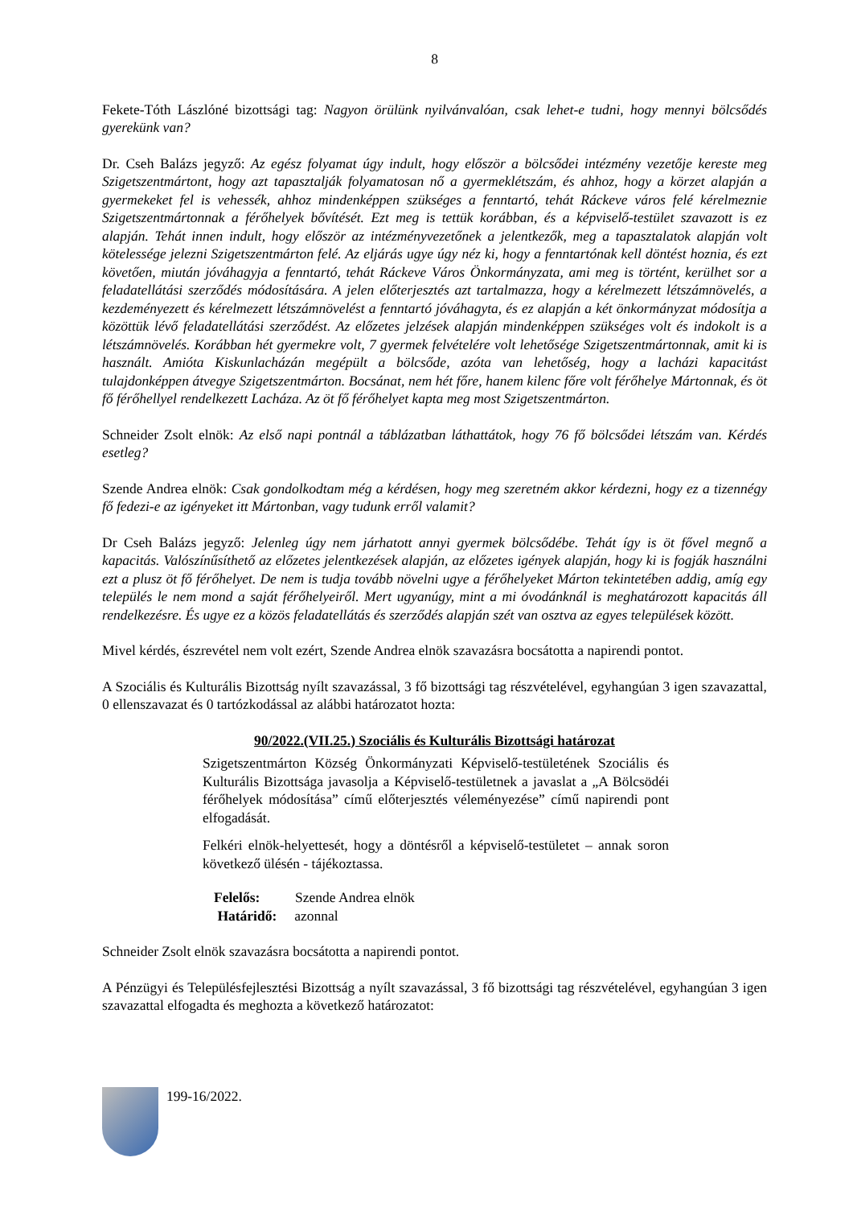8
Fekete-Tóth Lászlóné bizottsági tag: Nagyon örülünk nyilvánvalóan, csak lehet-e tudni, hogy mennyi bölcsődés gyerekünk van?
Dr. Cseh Balázs jegyző: Az egész folyamat úgy indult, hogy először a bölcsődei intézmény vezetője kereste meg Szigetszentmártont, hogy azt tapasztalják folyamatosan nő a gyermeklétszám, és ahhoz, hogy a körzet alapján a gyermekeket fel is vehessék, ahhoz mindenképpen szükséges a fenntartó, tehát Ráckeve város felé kérelmeznie Szigetszentmártonnak a férőhelyek bővítését. Ezt meg is tettük korábban, és a képviselő-testület szavazott is ez alapján. Tehát innen indult, hogy először az intézményvezetőnek a jelentkezők, meg a tapasztalatok alapján volt kötelessége jelezni Szigetszentmárton felé. Az eljárás ugye úgy néz ki, hogy a fenntartónak kell döntést hoznia, és ezt követően, miután jóváhagyja a fenntartó, tehát Ráckeve Város Önkormányzata, ami meg is történt, kerülhet sor a feladatellátási szerződés módosítására. A jelen előterjesztés azt tartalmazza, hogy a kérelmezett létszámnövelés, a kezdeményezett és kérelmezett létszámnövelést a fenntartó jóváhagyta, és ez alapján a két önkormányzat módosítja a közöttük lévő feladatellátási szerződést. Az előzetes jelzések alapján mindenképpen szükséges volt és indokolt is a létszámnövelés. Korábban hét gyermekre volt, 7 gyermek felvételére volt lehetősége Szigetszentmártonnak, amit ki is használt. Amióta Kiskunlacházán megépült a bölcsőde, azóta van lehetőség, hogy a lacházi kapacitást tulajdonképpen átvegye Szigetszentmárton. Bocsánat, nem hét főre, hanem kilenc főre volt férőhelye Mártonnak, és öt fő férőhellyel rendelkezett Lacháza. Az öt fő férőhelyet kapta meg most Szigetszentmárton.
Schneider Zsolt elnök: Az első napi pontnál a táblázatban láthattátok, hogy 76 fő bölcsődei létszám van. Kérdés esetleg?
Szende Andrea elnök: Csak gondolkodtam még a kérdésen, hogy meg szeretném akkor kérdezni, hogy ez a tizennégy fő fedezi-e az igényeket itt Mártonban, vagy tudunk erről valamit?
Dr Cseh Balázs jegyző: Jelenleg úgy nem járhatott annyi gyermek bölcsődébe. Tehát így is öt fővel megnő a kapacitás. Valószínűsíthető az előzetes jelentkezések alapján, az előzetes igények alapján, hogy ki is fogják használni ezt a plusz öt fő férőhelyet. De nem is tudja tovább növelni ugye a férőhelyeket Márton tekintetében addig, amíg egy település le nem mond a saját férőhelyeiről. Mert ugyanúgy, mint a mi óvodánknál is meghatározott kapacitás áll rendelkezésre. És ugye ez a közös feladatellátás és szerződés alapján szét van osztva az egyes települések között.
Mivel kérdés, észrevétel nem volt ezért, Szende Andrea elnök szavazásra bocsátotta a napirendi pontot.
A Szociális és Kulturális Bizottság nyílt szavazással, 3 fő bizottsági tag részvételével, egyhangúan 3 igen szavazattal, 0 ellenszavazat és 0 tartózkodással az alábbi határozatot hozta:
90/2022.(VII.25.) Szociális és Kulturális Bizottsági határozat
Szigetszentmárton Község Önkormányzati Képviselő-testületének Szociális és Kulturális Bizottsága javasolja a Képviselő-testületnek a javaslat a „A Bölcsödéi férőhelyek módosítása” című előterjesztés véleményezése” című napirendi pont elfogadását.
Felkéri elnök-helyettesét, hogy a döntésről a képviselő-testületet – annak soron következő ülésén - tájékoztassa.
Felelős: Szende Andrea elnök
Határidő: azonnal
Schneider Zsolt elnök szavazásra bocsátotta a napirendi pontot.
A Pénzügyi és Településfejlesztési Bizottság a nyílt szavazással, 3 fő bizottsági tag részvételével, egyhangúan 3 igen szavazattal elfogadta és meghozta a következő határozatot:
199-16/2022.